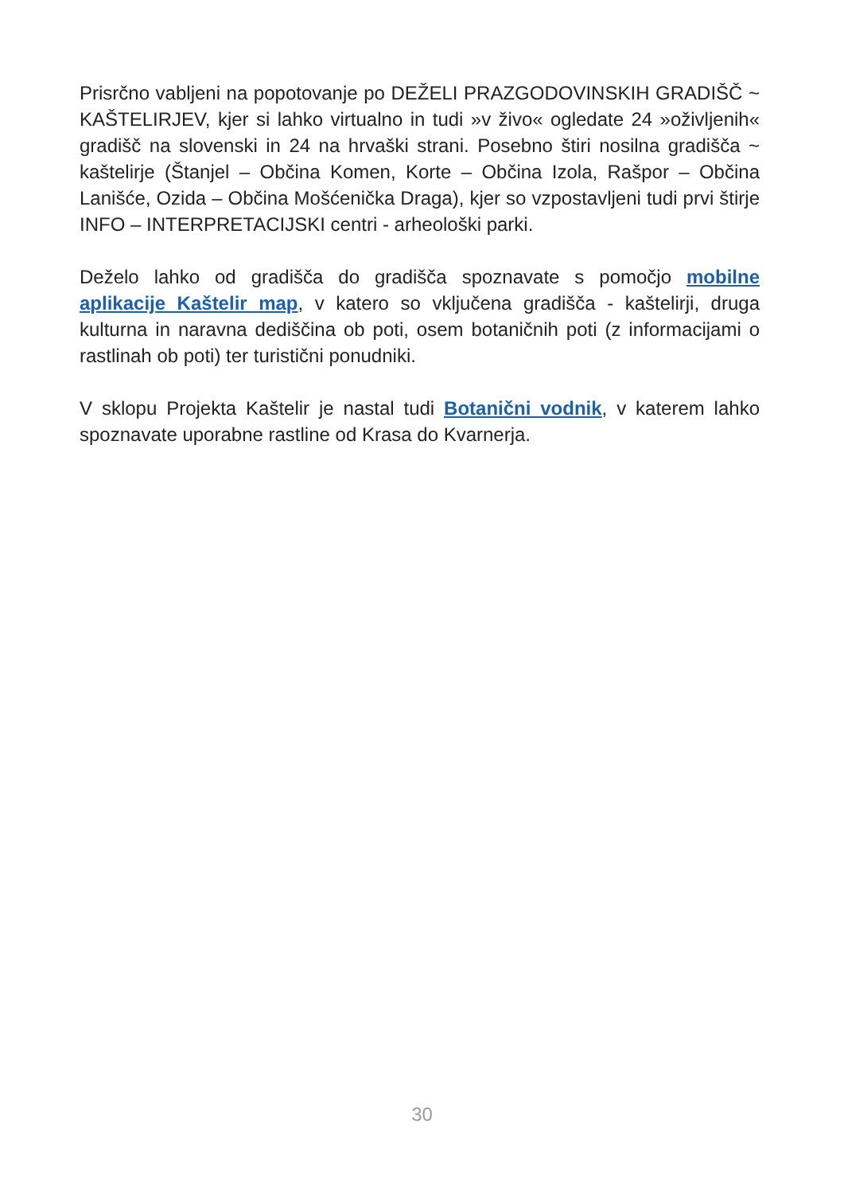Prisrčno vabljeni na popotovanje po DEŽELI PRAZGODOVINSKIH GRADIŠČ ~ KAŠTELIRJEV, kjer si lahko virtualno in tudi »v živo« ogledate 24 »oživljenih« gradišč na slovenski in 24 na hrvaški strani. Posebno štiri nosilna gradišča ~ kaštelirje (Štanjel – Občina Komen, Korte – Občina Izola, Rašpor – Občina Lanišće, Ozida – Občina Mošćenička Draga), kjer so vzpostavljeni tudi prvi štirje INFO – INTERPRETACIJSKI centri - arheološki parki.
Deželo lahko od gradišča do gradišča spoznavate s pomočjo mobilne aplikacije Kaštelir map, v katero so vključena gradišča - kaštelirji, druga kulturna in naravna dediščina ob poti, osem botaničnih poti (z informacijami o rastlinah ob poti) ter turistični ponudniki.
V sklopu Projekta Kaštelir je nastal tudi Botanični vodnik, v katerem lahko spoznavate uporabne rastline od Krasa do Kvarnerja.
30